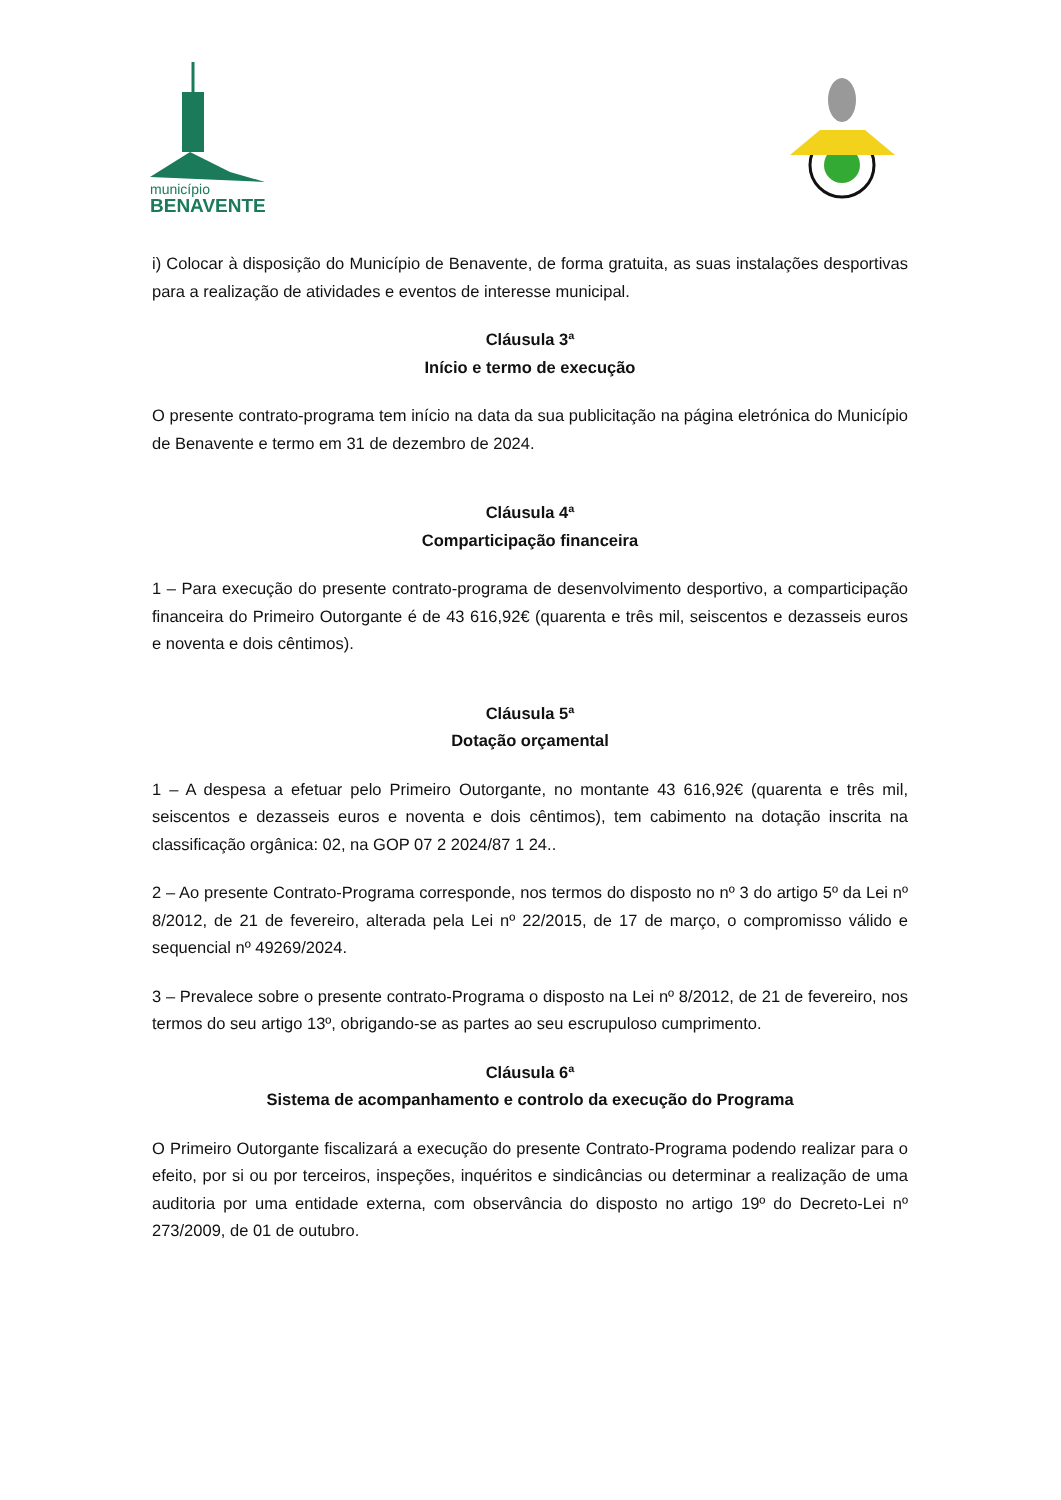município
BENAVENTE
i) Colocar à disposição do Município de Benavente, de forma gratuita, as suas instalações desportivas para a realização de atividades e eventos de interesse municipal.
Cláusula 3ª
Início e termo de execução
O presente contrato-programa tem início na data da sua publicitação na página eletrónica do Município de Benavente e termo em 31 de dezembro de 2024.
Cláusula 4ª
Comparticipação financeira
1 – Para execução do presente contrato-programa de desenvolvimento desportivo, a comparticipação financeira do Primeiro Outorgante é de 43 616,92€ (quarenta e três mil, seiscentos e dezasseis euros e noventa e dois cêntimos).
Cláusula 5ª
Dotação orçamental
1 – A despesa a efetuar pelo Primeiro Outorgante, no montante 43 616,92€ (quarenta e três mil, seiscentos e dezasseis euros e noventa e dois cêntimos), tem cabimento na dotação inscrita na classificação orgânica: 02, na GOP 07 2 2024/87 1 24..
2 – Ao presente Contrato-Programa corresponde, nos termos do disposto no nº 3 do artigo 5º da Lei nº 8/2012, de 21 de fevereiro, alterada pela Lei nº 22/2015, de 17 de março, o compromisso válido e sequencial nº 49269/2024.
3 – Prevalece sobre o presente contrato-Programa o disposto na Lei nº 8/2012, de 21 de fevereiro, nos termos do seu artigo 13º, obrigando-se as partes ao seu escrupuloso cumprimento.
Cláusula 6ª
Sistema de acompanhamento e controlo da execução do Programa
O Primeiro Outorgante fiscalizará a execução do presente Contrato-Programa podendo realizar para o efeito, por si ou por terceiros, inspeções, inquéritos e sindicâncias ou determinar a realização de uma auditoria por uma entidade externa, com observância do disposto no artigo 19º do Decreto-Lei nº 273/2009, de 01 de outubro.